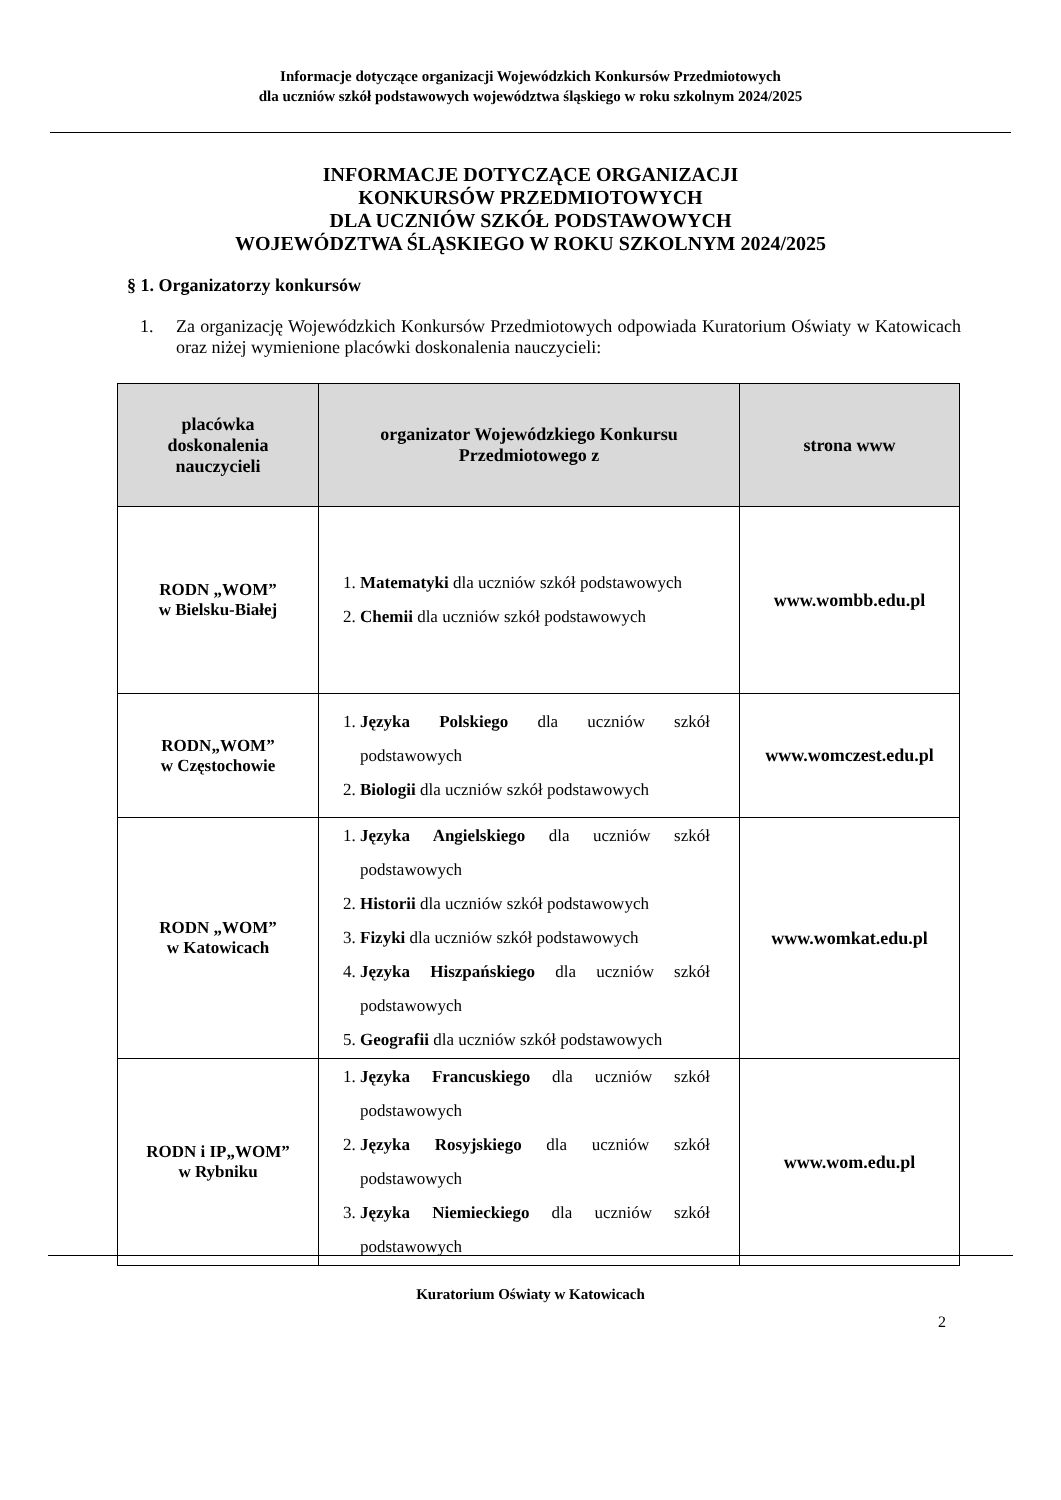Informacje dotyczące organizacji Wojewódzkich Konkursów Przedmiotowych
dla uczniów szkół podstawowych województwa śląskiego w roku szkolnym 2024/2025
INFORMACJE DOTYCZĄCE ORGANIZACJI
KONKURSÓW PRZEDMIOTOWYCH
DLA UCZNIÓW SZKÓŁ PODSTAWOWYCH
WOJEWÓDZTWA ŚLĄSKIEGO W ROKU SZKOLNYM 2024/2025
§ 1. Organizatorzy konkursów
1. Za organizację Wojewódzkich Konkursów Przedmiotowych odpowiada Kuratorium Oświaty w Katowicach oraz niżej wymienione placówki doskonalenia nauczycieli:
| placówka doskonalenia nauczycieli | organizator Wojewódzkiego Konkursu Przedmiotowego z | strona www |
| --- | --- | --- |
| RODN „WOM” w Bielsku-Białej | 1. Matematyki dla uczniów szkół podstawowych 2. Chemii dla uczniów szkół podstawowych | www.wombb.edu.pl |
| RODN„WOM” w Częstochowie | 1. Języka Polskiego dla uczniów szkół podstawowych 2. Biologii dla uczniów szkół podstawowych | www.womczest.edu.pl |
| RODN „WOM” w Katowicach | 1. Języka Angielskiego dla uczniów szkół podstawowych 2. Historii dla uczniów szkół podstawowych 3. Fizyki dla uczniów szkół podstawowych 4. Języka Hiszpańskiego dla uczniów szkół podstawowych 5. Geografii dla uczniów szkół podstawowych | www.womkat.edu.pl |
| RODN i IP„WOM” w Rybniku | 1. Języka Francuskiego dla uczniów szkół podstawowych 2. Języka Rosyjskiego dla uczniów szkół podstawowych 3. Języka Niemieckiego dla uczniów szkół podstawowych | www.wom.edu.pl |
Kuratorium Oświaty w Katowicach
2